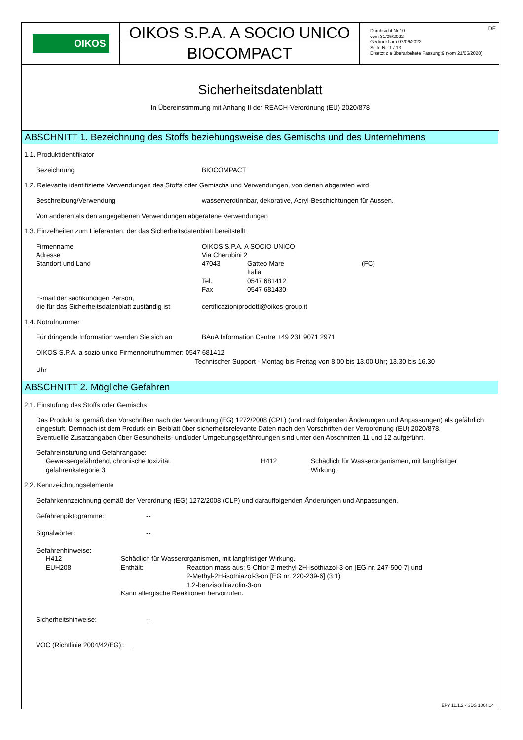OIKOS
OIKOS S.P.A. A SOCIO UNICO
BIOCOMPACT
DE Durchsicht Nr.10
vom 31/05/2022
Gedruckt am 07/06/2022
Seite Nr. 1 / 13
Ersetzt die überarbeitete Fassung:9 (vom 21/05/2020)
Sicherheitsdatenblatt
In Übereinstimmung mit Anhang II der REACH-Verordnung (EU) 2020/878
ABSCHNITT 1. Bezeichnung des Stoffs beziehungsweise des Gemischs und des Unternehmens
1.1. Produktidentifikator
Bezeichnung BIOCOMPACT
1.2. Relevante identifizierte Verwendungen des Stoffs oder Gemischs und Verwendungen, von denen abgeraten wird
Beschreibung/Verwendung wasserverdünnbar, dekorative, Acryl-Beschichtungen für Aussen.
Von anderen als den angegebenen Verwendungen abgeratene Verwendungen
1.3. Einzelheiten zum Lieferanten, der das Sicherheitsdatenblatt bereitstellt
Firmenname OIKOS S.P.A. A SOCIO UNICO
Adresse Via Cherubini 2
Standort und Land 47043 Gatteo Mare
Italia (FC)
Tel.
Fax 0547 681412
0547 681430
E-mail der sachkundigen Person,
die für das Sicherheitsdatenblatt zuständig ist certificazioniprodotti@oikos-group.it
1.4. Notrufnummer
Für dringende Information wenden Sie sich an BAuA Information Centre +49 231 9071 2971
OIKOS S.P.A. a sozio unico Firmennotrufnummer: 0547 681412
Technischer Support - Montag bis Freitag von 8.00 bis 13.00 Uhr; 13.30 bis 16.30
Uhr
ABSCHNITT 2. Mögliche Gefahren
2.1. Einstufung des Stoffs oder Gemischs
Das Produkt ist gemäß den Vorschriften nach der Verordnung (EG) 1272/2008 (CPL) (und nachfolgenden Änderungen und Anpassungen) als gefährlich eingestuft. Demnach ist dem Produtk ein Beiblatt über sicherheitsrelevante Daten nach den Vorschriften der Veroordnung (EU) 2020/878.
Eventuellle Zusatzangaben über Gesundheits- und/oder Umgebungsgefährdungen sind unter den Abschnitten 11 und 12 aufgeführt.
Gefahreinstufung und Gefahrangabe:
Gewässergefährdend, chronische toxizität,
gefahrenkategorie 3 H412 Schädlich für Wasserorganismen, mit langfristiger
Wirkung.
2.2. Kennzeichnungselemente
Gefahrkennzeichnung gemäß der Verordnung (EG) 1272/2008 (CLP) und darauffolgenden Änderungen und Anpassungen.
Gefahrenpiktogramme: --
Signalwörter: --
Gefahrenhinweise:
H412 Schädlich für Wasserorganismen, mit langfristiger Wirkung.
EUH208 Enthält: Reaction mass aus: 5-Chlor-2-methyl-2H-isothiazol-3-on [EG nr. 247-500-7] und
2-Methyl-2H-isothiazol-3-on [EG nr. 220-239-6] (3:1)
1,2-benzisothiazolin-3-on
Kann allergische Reaktionen hervorrufen.
Sicherheitshinweise: --
VOC (Richtlinie 2004/42/EG) :
EPY 11.1.2 - SDS 1004.14